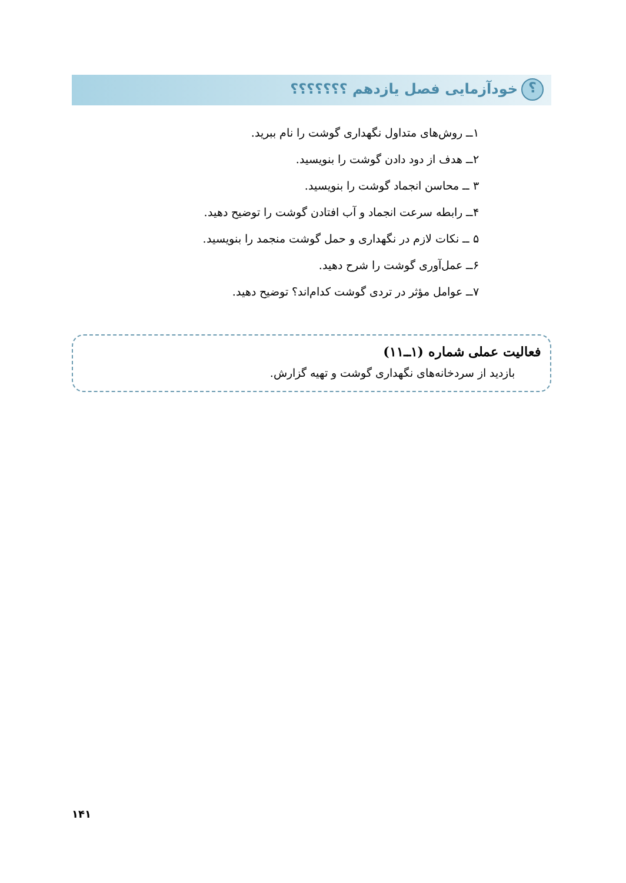؟ خودآزمایی فصل یازدهم ؟؟؟؟؟؟؟
۱ــ روش‌های متداول نگهداری گوشت را نام ببرید.
۲ــ هدف از دود دادن گوشت را بنویسید.
۳ ــ محاسن انجماد گوشت را بنویسید.
۴ــ رابطه سرعت انجماد و آب افتادن گوشت را توضیح دهید.
۵ ــ نکات لازم در نگهداری و حمل گوشت منجمد را بنویسید.
۶ــ عمل‌آوری گوشت را شرح دهید.
۷ــ عوامل مؤثر در تردی گوشت کدام‌اند؟ توضیح دهید.
فعالیت عملی شماره (۱ــ۱۱)
بازدید از سردخانه‌های نگهداری گوشت و تهیه گزارش.
۱۴۱